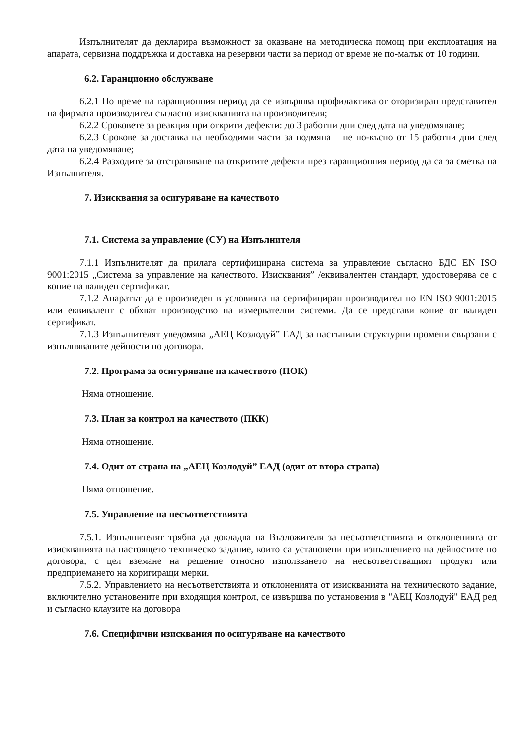Изпълнителят да декларира възможност за оказване на методическа помощ при експлоатация на апарата, сервизна поддръжка и доставка на резервни части за период от време не по-малък от 10 години.
6.2. Гаранционно обслужване
6.2.1 По време на гаранционния период да се извършва профилактика от оторизиран представител на фирмата производител съгласно изискванията на производителя;
6.2.2 Сроковете за реакция при открити дефекти: до 3 работни дни след дата на уведомяване;
6.2.3 Срокове за доставка на необходими части за подмяна – не по-късно от 15 работни дни след дата на уведомяване;
6.2.4 Разходите за отстраняване на откритите дефекти през гаранционния период да са за сметка на Изпълнителя.
7. Изисквания за осигуряване на качеството
7.1. Система за управление (СУ) на Изпълнителя
7.1.1 Изпълнителят да прилага сертифицирана система за управление съгласно БДС EN ISO 9001:2015 „Система за управление на качеството. Изисквания” /еквивалентен стандарт, удостоверява се с копие на валиден сертификат.
7.1.2 Апаратът да е произведен в условията на сертифициран производител по EN ISO 9001:2015 или еквивалент с обхват производство на измервателни системи. Да се представи копие от валиден сертификат.
7.1.3 Изпълнителят уведомява „АЕЦ Козлодуй” ЕАД за настъпили структурни промени свързани с изпълняваните дейности по договора.
7.2. Програма за осигуряване на качеството (ПОК)
Няма отношение.
7.3. План за контрол на качеството (ПКК)
Няма отношение.
7.4. Одит от страна на „АЕЦ Козлодуй” ЕАД (одит от втора страна)
Няма отношение.
7.5. Управление на несъответствията
7.5.1. Изпълнителят трябва да докладва на Възложителя за несъответствията и отклоненията от изискванията на настоящето техническо задание, които са установени при изпълнението на дейностите по договора, с цел вземане на решение относно използването на несъответстващият продукт или предприемането на коригиращи мерки.
7.5.2. Управлението на несъответствията и отклоненията от изискванията на техническото задание, включително установените при входящия контрол, се извършва по установения в "АЕЦ Козлодуй" ЕАД ред и съгласно клаузите на договора
7.6. Специфични изисквания по осигуряване на качеството